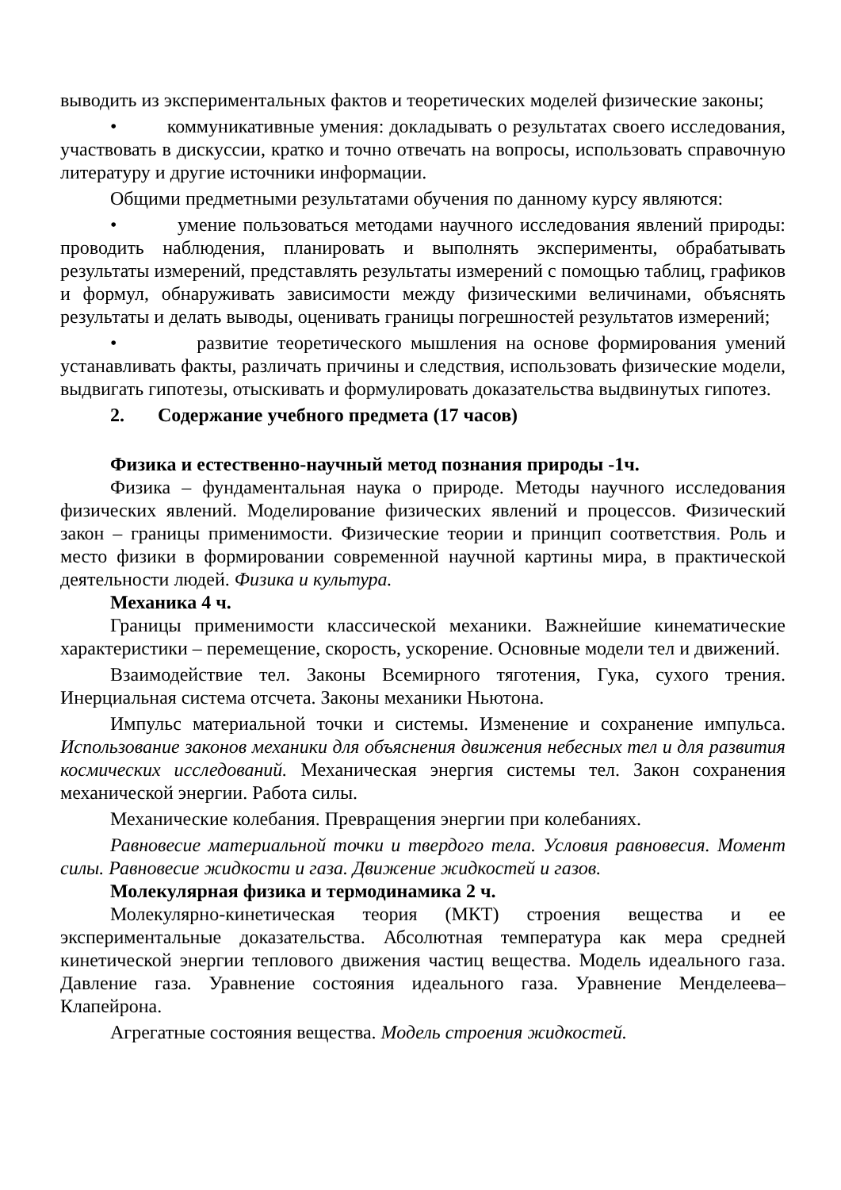выводить из экспериментальных фактов и теоретических моделей физические законы;
• коммуникативные умения: докладывать о результатах своего исследования, участвовать в дискуссии, кратко и точно отвечать на вопросы, использовать справочную литературу и другие источники информации.
Общими предметными результатами обучения по данному курсу являются:
• умение пользоваться методами научного исследования явлений природы: проводить наблюдения, планировать и выполнять эксперименты, обрабатывать результаты измерений, представлять результаты измерений с помощью таблиц, графиков и формул, обнаруживать зависимости между физическими величинами, объяснять результаты и делать выводы, оценивать границы погрешностей результатов измерений;
• развитие теоретического мышления на основе формирования умений устанавливать факты, различать причины и следствия, использовать физические модели, выдвигать гипотезы, отыскивать и формулировать доказательства выдвинутых гипотез.
2. Содержание учебного предмета (17 часов)
Физика и естественно-научный метод познания природы -1ч.
Физика – фундаментальная наука о природе. Методы научного исследования физических явлений. Моделирование физических явлений и процессов. Физический закон – границы применимости. Физические теории и принцип соответствия. Роль и место физики в формировании современной научной картины мира, в практической деятельности людей. Физика и культура.
Механика 4 ч.
Границы применимости классической механики. Важнейшие кинематические характеристики – перемещение, скорость, ускорение. Основные модели тел и движений.
Взаимодействие тел. Законы Всемирного тяготения, Гука, сухого трения. Инерциальная система отсчета. Законы механики Ньютона.
Импульс материальной точки и системы. Изменение и сохранение импульса. Использование законов механики для объяснения движения небесных тел и для развития космических исследований. Механическая энергия системы тел. Закон сохранения механической энергии. Работа силы.
Механические колебания. Превращения энергии при колебаниях.
Равновесие материальной точки и твердого тела. Условия равновесия. Момент силы. Равновесие жидкости и газа. Движение жидкостей и газов.
Молекулярная физика и термодинамика 2 ч.
Молекулярно-кинетическая теория (МКТ) строения вещества и ее экспериментальные доказательства. Абсолютная температура как мера средней кинетической энергии теплового движения частиц вещества. Модель идеального газа. Давление газа. Уравнение состояния идеального газа. Уравнение Менделеева–Клапейрона.
Агрегатные состояния вещества. Модель строения жидкостей.